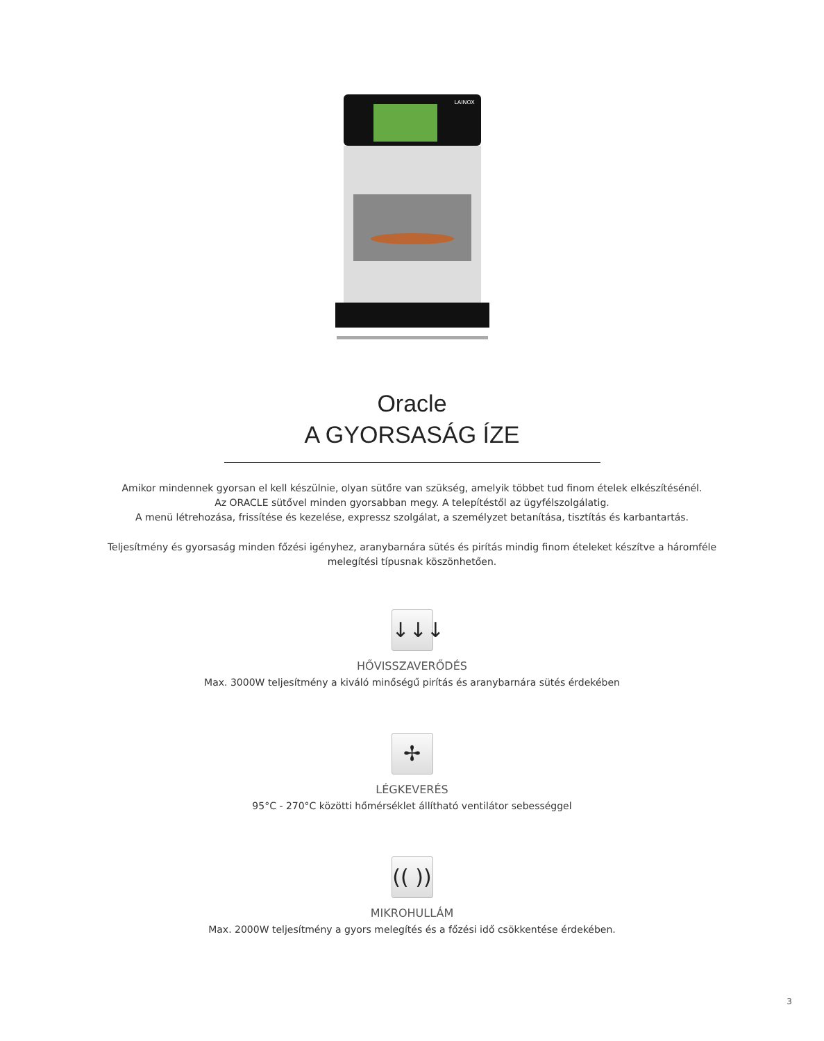LAINOX
Oracle
A GYORSASÁG ÍZE
Amikor mindennek gyorsan el kell készülnie, olyan sütőre van szükség, amelyik többet tud finom ételek elkészítésénél.
Az ORACLE sütővel minden gyorsabban megy. A telepítéstől az ügyfélszolgálatig.
A menü létrehozása, frissítése és kezelése, expressz szolgálat, a személyzet betanítása, tisztítás és karbantartás.
Teljesítmény és gyorsaság minden főzési igényhez, aranybarnára sütés és pirítás mindig finom ételeket készítve a háromféle melegítési típusnak köszönhetően.
↓↓↓
HŐVISSZAVERŐDÉS
Max. 3000W teljesítmény a kiváló minőségű pirítás és aranybarnára sütés érdekében
✢
LÉGKEVERÉS
95°C - 270°C közötti hőmérséklet állítható ventilátor sebességgel
(( ))
MIKROHULLÁM
Max. 2000W teljesítmény a gyors melegítés és a főzési idő csökkentése érdekében.
3